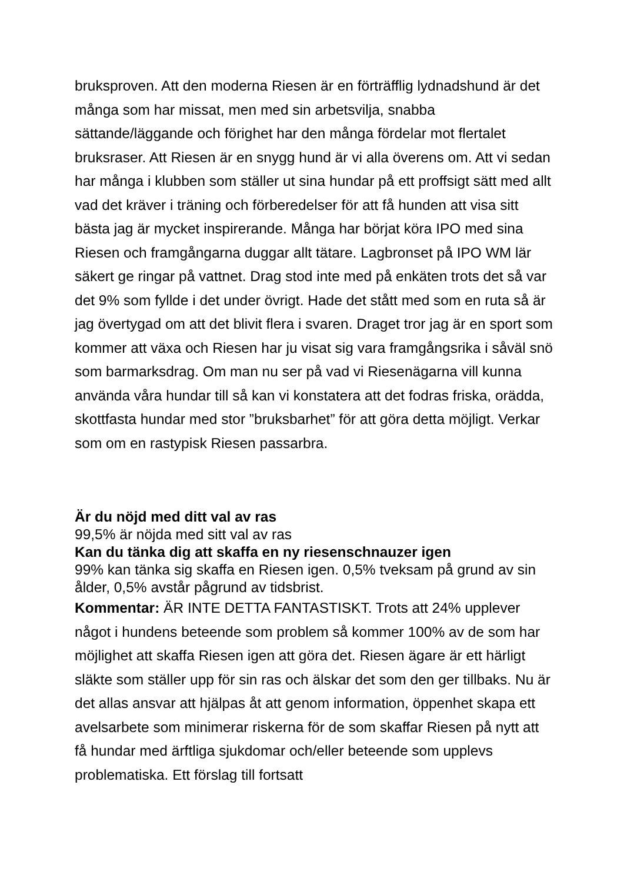bruksproven. Att den moderna Riesen är en förträfflig lydnadshund är det många som har missat, men med sin arbetsvilja, snabba sättande/läggande och förighet har den många fördelar mot flertalet bruksraser. Att Riesen är en snygg hund är vi alla överens om. Att vi sedan har många i klubben som ställer ut sina hundar på ett proffsigt sätt med allt vad det kräver i träning och förberedelser för att få hunden att visa sitt bästa jag är mycket inspirerande. Många har börjat köra IPO med sina Riesen och framgångarna duggar allt tätare. Lagbronset på IPO WM lär säkert ge ringar på vattnet. Drag stod inte med på enkäten trots det så var det 9% som fyllde i det under övrigt. Hade det stått med som en ruta så är jag övertygad om att det blivit flera i svaren. Draget tror jag är en sport som kommer att växa och Riesen har ju visat sig vara framgångsrika i såväl snö som barmarksdrag. Om man nu ser på vad vi Riesenägarna vill kunna använda våra hundar till så kan vi konstatera att det fodras friska, orädda, skottfasta hundar med stor ”bruksbarhet” för att göra detta möjligt. Verkar som om en rastypisk Riesen passarbra.
Är du nöjd med ditt val av ras
99,5% är nöjda med sitt val av ras
Kan du tänka dig att skaffa en ny riesenschnauzer igen
99% kan tänka sig skaffa en Riesen igen. 0,5% tveksam på grund av sin ålder, 0,5% avstår pågrund av tidsbrist.
Kommentar: ÄR INTE DETTA FANTASTISKT. Trots att 24% upplever något i hundens beteende som problem så kommer 100% av de som har möjlighet att skaffa Riesen igen att göra det. Riesen ägare är ett härligt släkte som ställer upp för sin ras och älskar det som den ger tillbaks. Nu är det allas ansvar att hjälpas åt att genom information, öppenhet skapa ett avelsarbete som minimerar riskerna för de som skaffar Riesen på nytt att få hundar med ärftliga sjukdomar och/eller beteende som upplevs problematiska. Ett förslag till fortsatt